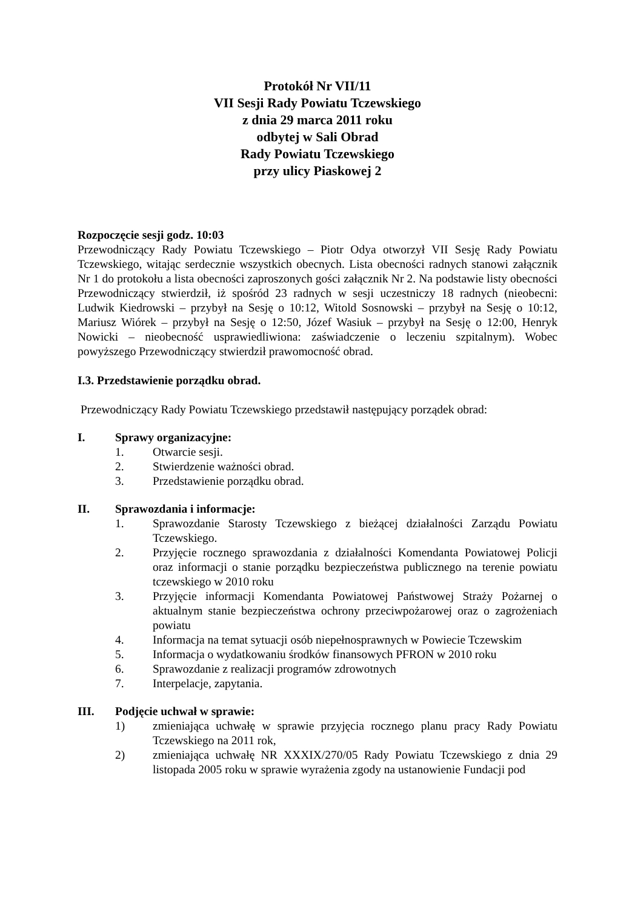Protokół Nr VII/11
VII Sesji Rady Powiatu Tczewskiego
z dnia 29 marca 2011 roku
odbytej w Sali Obrad
Rady Powiatu Tczewskiego
przy ulicy Piaskowej 2
Rozpoczęcie sesji godz. 10:03
Przewodniczący Rady Powiatu Tczewskiego – Piotr Odya otworzył VII Sesję Rady Powiatu Tczewskiego, witając serdecznie wszystkich obecnych. Lista obecności radnych stanowi załącznik Nr 1 do protokołu a lista obecności zaproszonych gości załącznik Nr 2. Na podstawie listy obecności Przewodniczący stwierdził, iż spośród 23 radnych w sesji uczestniczy 18 radnych (nieobecni: Ludwik Kiedrowski – przybył na Sesję o 10:12, Witold Sosnowski – przybył na Sesję o 10:12, Mariusz Wiórek – przybył na Sesję o 12:50, Józef Wasiuk – przybył na Sesję o 12:00, Henryk Nowicki – nieobecność usprawiedliwiona: zaświadczenie o leczeniu szpitalnym). Wobec powyższego Przewodniczący stwierdził prawomocność obrad.
I.3. Przedstawienie porządku obrad.
Przewodniczący Rady Powiatu Tczewskiego przedstawił następujący porządek obrad:
I. Sprawy organizacyjne:
1. Otwarcie sesji.
2. Stwierdzenie ważności obrad.
3. Przedstawienie porządku obrad.
II. Sprawozdania i informacje:
1. Sprawozdanie Starosty Tczewskiego z bieżącej działalności Zarządu Powiatu Tczewskiego.
2. Przyjęcie rocznego sprawozdania z działalności Komendanta Powiatowej Policji oraz informacji o stanie porządku bezpieczeństwa publicznego na terenie powiatu tczewskiego w 2010 roku
3. Przyjęcie informacji Komendanta Powiatowej Państwowej Straży Pożarnej o aktualnym stanie bezpieczeństwa ochrony przeciwpożarowej oraz o zagrożeniach powiatu
4. Informacja na temat sytuacji osób niepełnosprawnych w Powiecie Tczewskim
5. Informacja o wydatkowaniu środków finansowych PFRON w 2010 roku
6. Sprawozdanie z realizacji programów zdrowotnych
7. Interpelacje, zapytania.
III. Podjęcie uchwał w sprawie:
1) zmieniająca uchwałę w sprawie przyjęcia rocznego planu pracy Rady Powiatu Tczewskiego na 2011 rok,
2) zmieniająca uchwałę NR XXXIX/270/05 Rady Powiatu Tczewskiego z dnia 29 listopada 2005 roku w sprawie wyrażenia zgody na ustanowienie Fundacji pod